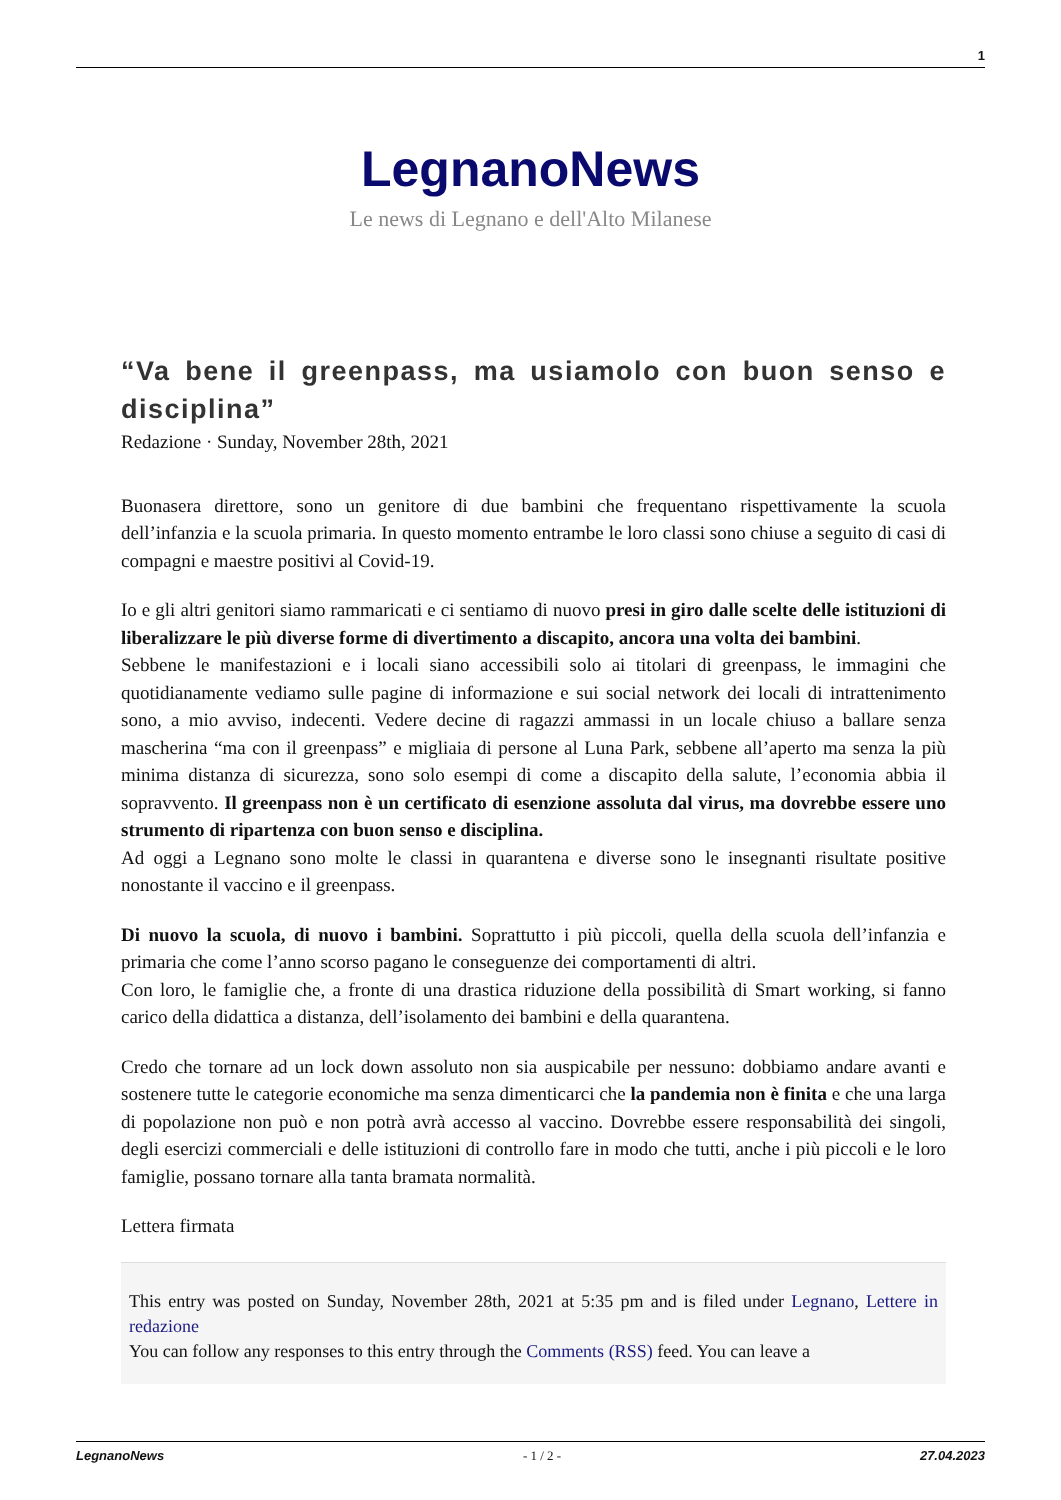1
LegnanoNews
Le news di Legnano e dell'Alto Milanese
“Va bene il greenpass, ma usiamolo con buon senso e disciplina”
Redazione · Sunday, November 28th, 2021
Buonasera direttore, sono un genitore di due bambini che frequentano rispettivamente la scuola dell’infanzia e la scuola primaria. In questo momento entrambe le loro classi sono chiuse a seguito di casi di compagni e maestre positivi al Covid-19.
Io e gli altri genitori siamo rammaricati e ci sentiamo di nuovo presi in giro dalle scelte delle istituzioni di liberalizzare le più diverse forme di divertimento a discapito, ancora una volta dei bambini.
Sebbene le manifestazioni e i locali siano accessibili solo ai titolari di greenpass, le immagini che quotidianamente vediamo sulle pagine di informazione e sui social network dei locali di intrattenimento sono, a mio avviso, indecenti. Vedere decine di ragazzi ammassi in un locale chiuso a ballare senza mascherina “ma con il greenpass” e migliaia di persone al Luna Park, sebbene all’aperto ma senza la più minima distanza di sicurezza, sono solo esempi di come a discapito della salute, l’economia abbia il sopravvento. Il greenpass non è un certificato di esenzione assoluta dal virus, ma dovrebbe essere uno strumento di ripartenza con buon senso e disciplina.
Ad oggi a Legnano sono molte le classi in quarantena e diverse sono le insegnanti risultate positive nonostante il vaccino e il greenpass.
Di nuovo la scuola, di nuovo i bambini. Soprattutto i più piccoli, quella della scuola dell’infanzia e primaria che come l’anno scorso pagano le conseguenze dei comportamenti di altri.
Con loro, le famiglie che, a fronte di una drastica riduzione della possibilità di Smart working, si fanno carico della didattica a distanza, dell’isolamento dei bambini e della quarantena.
Credo che tornare ad un lock down assoluto non sia auspicabile per nessuno: dobbiamo andare avanti e sostenere tutte le categorie economiche ma senza dimenticarci che la pandemia non è finita e che una larga di popolazione non può e non potrà avrà accesso al vaccino. Dovrebbe essere responsabilità dei singoli, degli esercizi commerciali e delle istituzioni di controllo fare in modo che tutti, anche i più piccoli e le loro famiglie, possano tornare alla tanta bramata normalità.
Lettera firmata
This entry was posted on Sunday, November 28th, 2021 at 5:35 pm and is filed under Legnano, Lettere in redazione
You can follow any responses to this entry through the Comments (RSS) feed. You can leave a
LegnanoNews - 1 / 2 - 27.04.2023